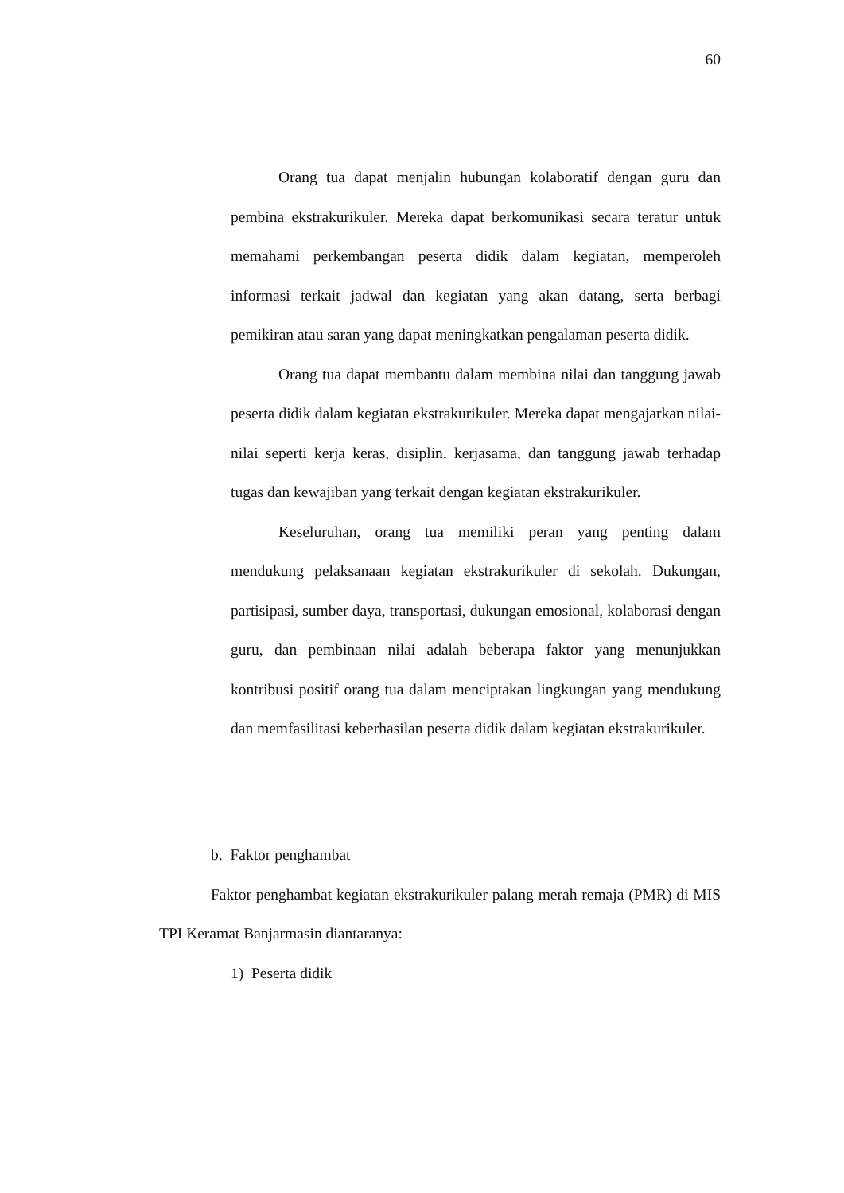60
Orang tua dapat menjalin hubungan kolaboratif dengan guru dan pembina ekstrakurikuler. Mereka dapat berkomunikasi secara teratur untuk memahami perkembangan peserta didik dalam kegiatan, memperoleh informasi terkait jadwal dan kegiatan yang akan datang, serta berbagi pemikiran atau saran yang dapat meningkatkan pengalaman peserta didik.
Orang tua dapat membantu dalam membina nilai dan tanggung jawab peserta didik dalam kegiatan ekstrakurikuler. Mereka dapat mengajarkan nilai-nilai seperti kerja keras, disiplin, kerjasama, dan tanggung jawab terhadap tugas dan kewajiban yang terkait dengan kegiatan ekstrakurikuler.
Keseluruhan, orang tua memiliki peran yang penting dalam mendukung pelaksanaan kegiatan ekstrakurikuler di sekolah. Dukungan, partisipasi, sumber daya, transportasi, dukungan emosional, kolaborasi dengan guru, dan pembinaan nilai adalah beberapa faktor yang menunjukkan kontribusi positif orang tua dalam menciptakan lingkungan yang mendukung dan memfasilitasi keberhasilan peserta didik dalam kegiatan ekstrakurikuler.
b. Faktor penghambat
Faktor penghambat kegiatan ekstrakurikuler palang merah remaja (PMR) di MIS TPI Keramat Banjarmasin diantaranya:
1) Peserta didik